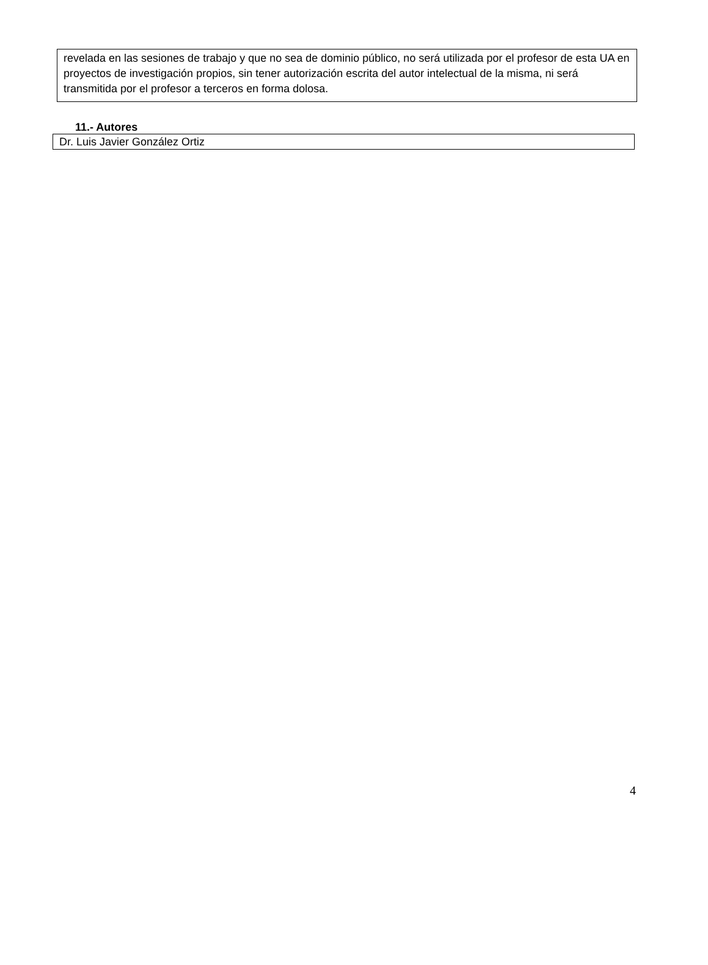revelada en las sesiones de trabajo y que no sea de dominio público, no será utilizada por el profesor de esta UA en proyectos de investigación propios, sin tener autorización escrita del autor intelectual de la misma, ni será transmitida por el profesor a terceros en forma dolosa.
11.- Autores
Dr. Luis Javier González Ortiz
4